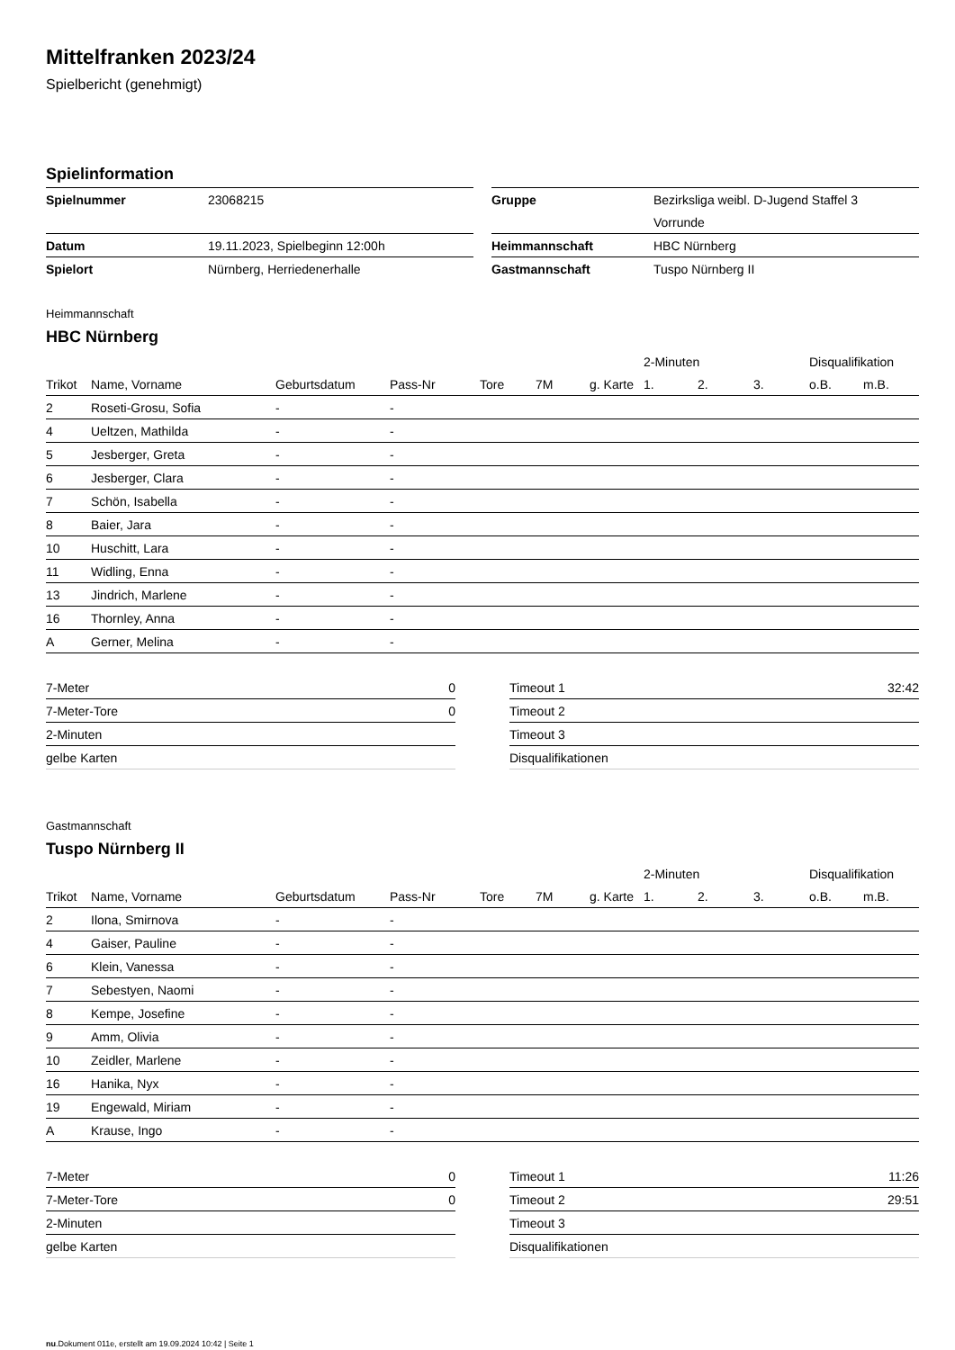Mittelfranken 2023/24
Spielbericht (genehmigt)
Spielinformation
| Spielnummer | 23068215 |
| Datum | 19.11.2023, Spielbeginn 12:00h |
| Spielort | Nürnberg, Herriedenerhalle |
| Gruppe | Bezirksliga weibl. D-Jugend Staffel 3 |
| | Vorrunde |
| Heimmannschaft | HBC Nürnberg |
| Gastmannschaft | Tuspo Nürnberg II |
Heimmannschaft
HBC Nürnberg
| | | | | | | | | 2-Minuten | | | Disqualifikation | |
| --- | --- | --- | --- | --- | --- | --- | --- | --- | --- | --- | --- | --- |
| Trikot | Name, Vorname | Geburtsdatum | Pass-Nr | Tore | 7M | g. Karte | | 1. | 2. | 3. | o.B. | m.B. |
| 2 | Roseti-Grosu, Sofia | - | - | | | | | | | | | |
| 4 | Ueltzen, Mathilda | - | - | | | | | | | | | |
| 5 | Jesberger, Greta | - | - | | | | | | | | | |
| 6 | Jesberger, Clara | - | - | | | | | | | | | |
| 7 | Schön, Isabella | - | - | | | | | | | | | |
| 8 | Baier, Jara | - | - | | | | | | | | | |
| 10 | Huschitt, Lara | - | - | | | | | | | | | |
| 11 | Widling, Enna | - | - | | | | | | | | | |
| 13 | Jindrich, Marlene | - | - | | | | | | | | | |
| 16 | Thornley, Anna | - | - | | | | | | | | | |
| A | Gerner, Melina | - | - | | | | | | | | | |
| 7-Meter | 0 |
| 7-Meter-Tore | 0 |
| 2-Minuten | |
| gelbe Karten | |
| Timeout 1 | 32:42 |
| Timeout 2 | |
| Timeout 3 | |
| Disqualifikationen | |
Gastmannschaft
Tuspo Nürnberg II
| | | | | | | | | 2-Minuten | | | Disqualifikation | |
| --- | --- | --- | --- | --- | --- | --- | --- | --- | --- | --- | --- | --- |
| Trikot | Name, Vorname | Geburtsdatum | Pass-Nr | Tore | 7M | g. Karte | | 1. | 2. | 3. | o.B. | m.B. |
| 2 | Ilona, Smirnova | - | - | | | | | | | | | |
| 4 | Gaiser, Pauline | - | - | | | | | | | | | |
| 6 | Klein, Vanessa | - | - | | | | | | | | | |
| 7 | Sebestyen, Naomi | - | - | | | | | | | | | |
| 8 | Kempe, Josefine | - | - | | | | | | | | | |
| 9 | Amm, Olivia | - | - | | | | | | | | | |
| 10 | Zeidler, Marlene | - | - | | | | | | | | | |
| 16 | Hanika, Nyx | - | - | | | | | | | | | |
| 19 | Engewald, Miriam | - | - | | | | | | | | | |
| A | Krause, Ingo | - | - | | | | | | | | | |
| 7-Meter | 0 |
| 7-Meter-Tore | 0 |
| 2-Minuten | |
| gelbe Karten | |
| Timeout 1 | 11:26 |
| Timeout 2 | 29:51 |
| Timeout 3 | |
| Disqualifikationen | |
nu.Dokument 011e, erstellt am 19.09.2024 10:42 | Seite 1